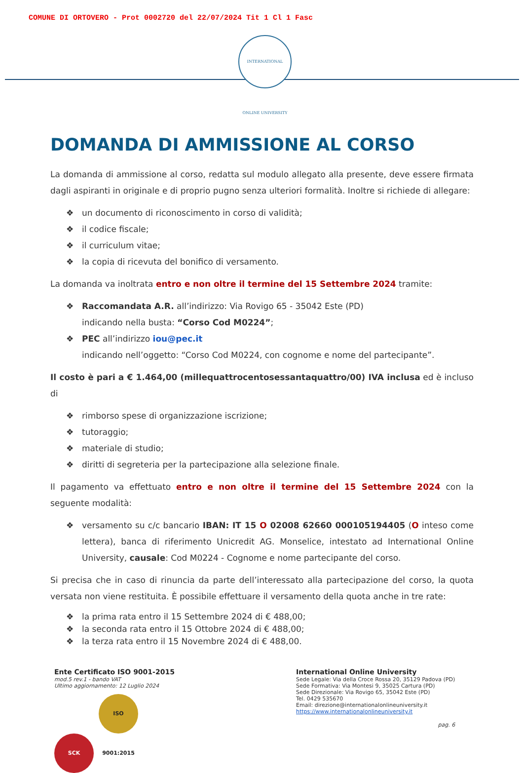COMUNE DI ORTOVERO - Prot 0002720 del 22/07/2024 Tit 1 Cl 1 Fasc
INTERNATIONAL ONLINE UNIVERSITY
DOMANDA DI AMMISSIONE AL CORSO
La domanda di ammissione al corso, redatta sul modulo allegato alla presente, deve essere firmata dagli aspiranti in originale e di proprio pugno senza ulteriori formalità. Inoltre si richiede di allegare:
❖ un documento di riconoscimento in corso di validità;
❖ il codice fiscale;
❖ il curriculum vitae;
❖ la copia di ricevuta del bonifico di versamento.
La domanda va inoltrata entro e non oltre il termine del 15 Settembre 2024 tramite:
❖ Raccomandata A.R. all’indirizzo: Via Rovigo 65 - 35042 Este (PD)
indicando nella busta: “Corso Cod M0224”;
❖ PEC all’indirizzo iou@pec.it
indicando nell’oggetto: “Corso Cod M0224, con cognome e nome del partecipante”.
Il costo è pari a € 1.464,00 (millequattrocentosessantaquattro/00) IVA inclusa ed è incluso di
❖ rimborso spese di organizzazione iscrizione;
❖ tutoraggio;
❖ materiale di studio;
❖ diritti di segreteria per la partecipazione alla selezione finale.
Il pagamento va effettuato entro e non oltre il termine del 15 Settembre 2024 con la seguente modalità:
❖ versamento su c/c bancario IBAN: IT 15 O 02008 62660 000105194405 (O inteso come lettera), banca di riferimento Unicredit AG. Monselice, intestato ad International Online University, causale: Cod M0224 - Cognome e nome partecipante del corso.
Si precisa che in caso di rinuncia da parte dell’interessato alla partecipazione del corso, la quota versata non viene restituita. È possibile effettuare il versamento della quota anche in tre rate:
❖ la prima rata entro il 15 Settembre 2024 di € 488,00;
❖ la seconda rata entro il 15 Ottobre 2024 di € 488,00;
❖ la terza rata entro il 15 Novembre 2024 di € 488,00.
Ente Certificato ISO 9001-2015
mod.5 rev.1 - bando VAT
Ultimo aggiornamento: 12 Luglio 2024
SCK ISO 9001:2015
International Online University
Sede Legale: Via della Croce Rossa 20, 35129 Padova (PD)
Sede Formativa: Via Montesi 9, 35025 Cartura (PD)
Sede Direzionale: Via Rovigo 65, 35042 Este (PD)
Tel. 0429 535670
Email: direzione@internationalonlineuniversity.it
https://www.internationalonlineuniversity.it
pag. 6